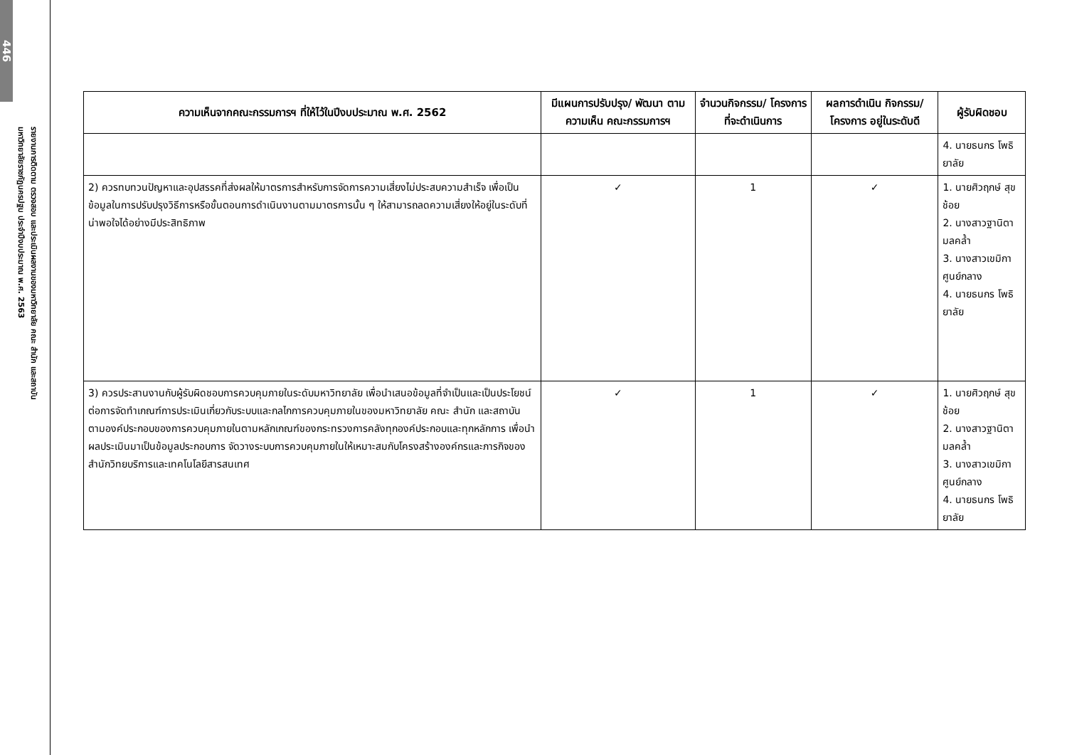446
รายงานการติดตาม ตรวจสอบ และประเมินผลงานของมหาวิทยาลัย คณะ สำนัก และสถาบัน
มหาวิทยาลัยราชภัฏนครปฐม ประจำปีงบประมาณ พ.ศ. 2563
| ความเห็นจากคณะกรรมการฯ ที่ให้ไว้ในปีงบประมาณ พ.ศ. 2562 | มีแผนการปรับปรุง/ พัฒนา ตามความเห็น คณะกรรมการฯ | จำนวนกิจกรรม/ โครงการ ที่จะดำเนินการ | ผลการดำเนิน กิจกรรม/โครงการ อยู่ในระดับดี | ผู้รับผิดชอบ |
| --- | --- | --- | --- | --- |
| | | | | 4. นายธนกร โพธิยาลัย |
| 2) ควรทบทวนปัญหาและอุปสรรคที่ส่งผลให้มาตรการสำหรับการจัดการความเสี่ยงไม่ประสบความสำเร็จ เพื่อเป็นข้อมูลในการปรับปรุงวิธีการหรือขั้นตอนการดำเนินงานตามมาตรการนั้น ๆ ให้สามารถลดความเสี่ยงให้อยู่ในระดับที่น่าพอใจได้อย่างมีประสิทธิภาพ | ✓ | 1 | ✓ | 1. นายศิวฤกษ์ สุขช้อย 2. นางสาวฐานิตา มลคล้ำ 3. นางสาวเขมิกา ศูนย์กลาง 4. นายธนกร โพธิยาลัย |
| 3) ควรประสานงานกับผู้รับผิดชอบการควบคุมภายในระดับมหาวิทยาลัย เพื่อนำเสนอข้อมูลที่จำเป็นและเป็นประโยชน์ต่อการจัดทำเกณฑ์การประเมินเกี่ยวกับระบบและกลไกการควบคุมภายในของมหาวิทยาลัย คณะ สำนัก และสถาบัน ตามองค์ประกอบของการควบคุมภายในตามหลักเกณฑ์ของกระทรวงการคลังทุกองค์ประกอบและทุกหลักการ เพื่อนำผลประเมินมาเป็นข้อมูลประกอบการ จัดวางระบบการควบคุมภายในให้เหมาะสมกับโครงสร้างองค์กรและภารกิจของสำนักวิทยบริการและเทคโนโลยีสารสนเทศ | ✓ | 1 | ✓ | 1. นายศิวฤกษ์ สุขช้อย 2. นางสาวฐานิตา มลคล้ำ 3. นางสาวเขมิกา ศูนย์กลาง 4. นายธนกร โพธิยาลัย |